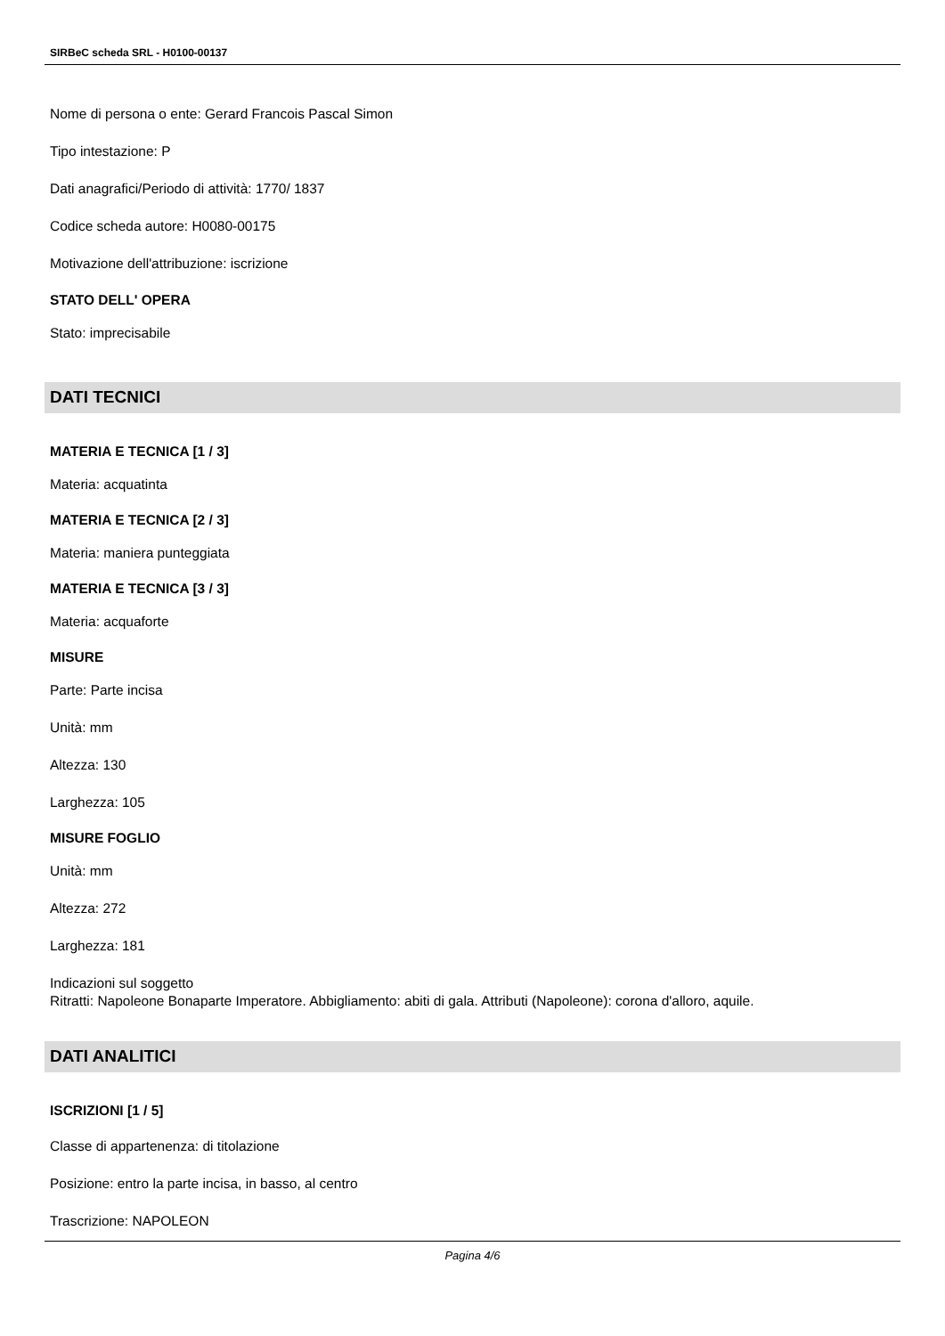SIRBeC scheda SRL - H0100-00137
Nome di persona o ente: Gerard Francois Pascal Simon
Tipo intestazione: P
Dati anagrafici/Periodo di attività: 1770/ 1837
Codice scheda autore: H0080-00175
Motivazione dell'attribuzione: iscrizione
STATO DELL' OPERA
Stato: imprecisabile
DATI TECNICI
MATERIA E TECNICA [1 / 3]
Materia: acquatinta
MATERIA E TECNICA [2 / 3]
Materia: maniera punteggiata
MATERIA E TECNICA [3 / 3]
Materia: acquaforte
MISURE
Parte: Parte incisa
Unità: mm
Altezza: 130
Larghezza: 105
MISURE FOGLIO
Unità: mm
Altezza: 272
Larghezza: 181
Indicazioni sul soggetto
Ritratti: Napoleone Bonaparte Imperatore. Abbigliamento: abiti di gala. Attributi (Napoleone): corona d'alloro, aquile.
DATI ANALITICI
ISCRIZIONI [1 / 5]
Classe di appartenenza: di titolazione
Posizione: entro la parte incisa, in basso, al centro
Trascrizione: NAPOLEON
Pagina 4/6